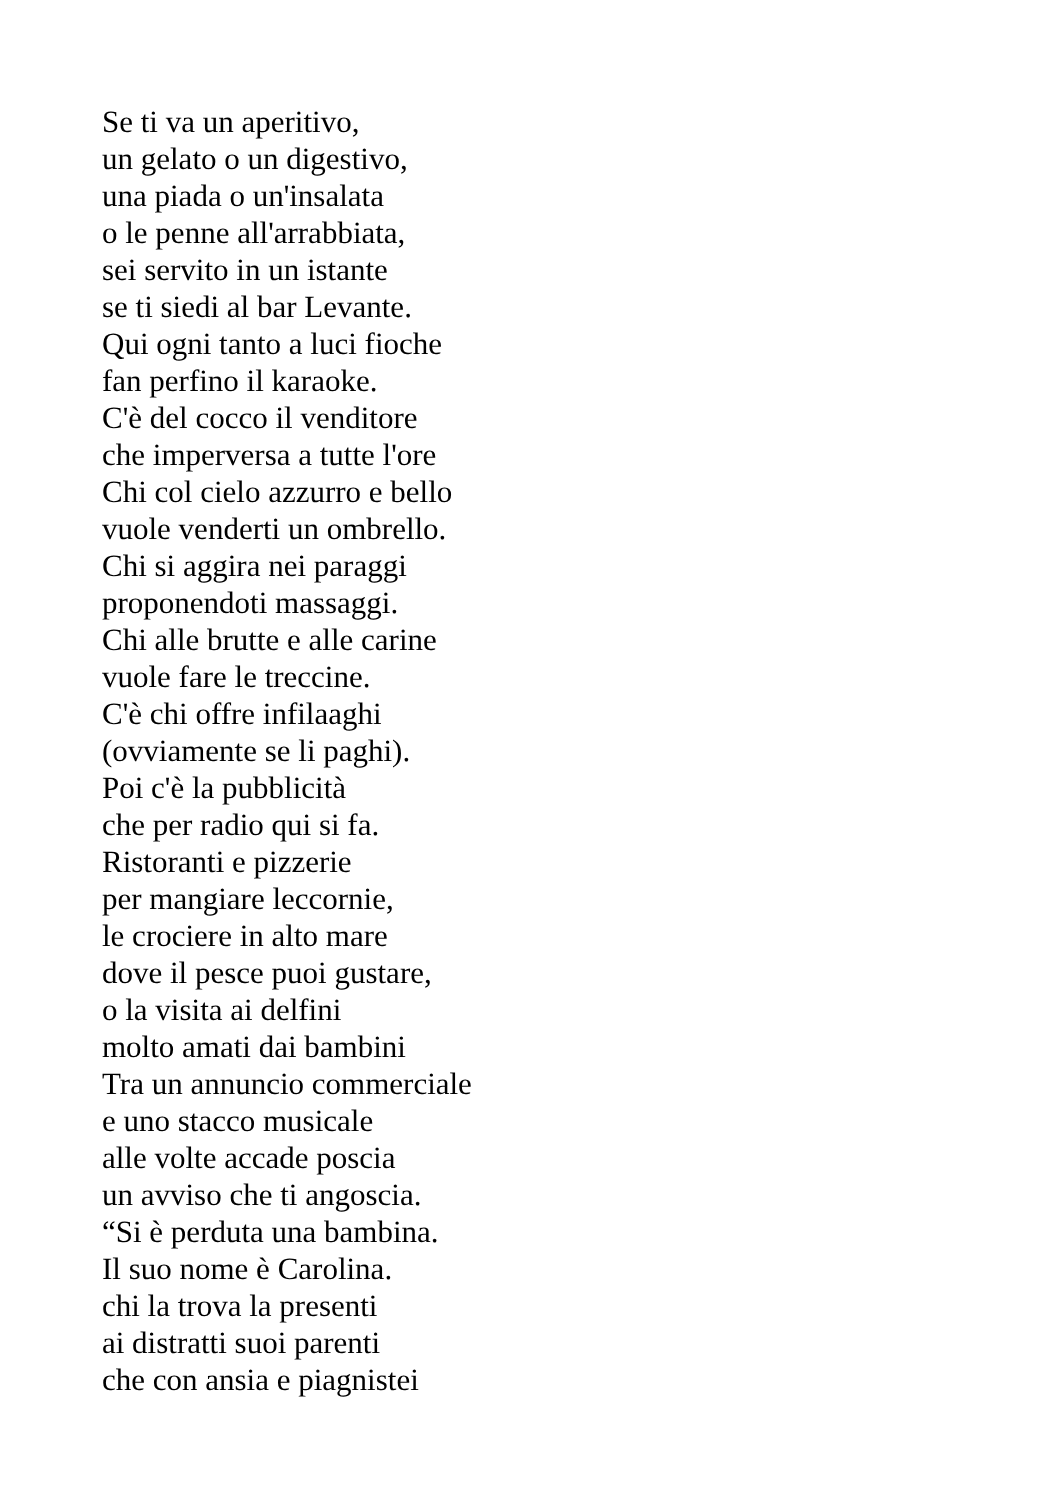Se ti va un aperitivo,
un gelato o un digestivo,
una piada o un'insalata
o le penne all'arrabbiata,
sei servito in un istante
se ti siedi al bar Levante.
Qui ogni tanto a luci fioche
fan perfino il karaoke.
C'è del cocco il venditore
che imperversa a tutte l'ore
Chi col cielo azzurro e bello
vuole venderti un ombrello.
Chi si aggira nei paraggi
proponendoti massaggi.
Chi alle brutte e alle carine
vuole fare le treccine.
C'è chi offre infilaaghi
(ovviamente se li paghi).
Poi c'è la pubblicità
che per radio qui si fa.
Ristoranti e pizzerie
per mangiare leccornie,
le crociere in alto mare
dove il pesce puoi gustare,
o la visita ai delfini
molto amati dai bambini
Tra un annuncio commerciale
e uno stacco musicale
alle volte accade poscia
un avviso che ti angoscia.
“Si è perduta una bambina.
Il suo nome è Carolina.
chi la trova la presenti
ai distratti suoi parenti
che con ansia e piagnistei